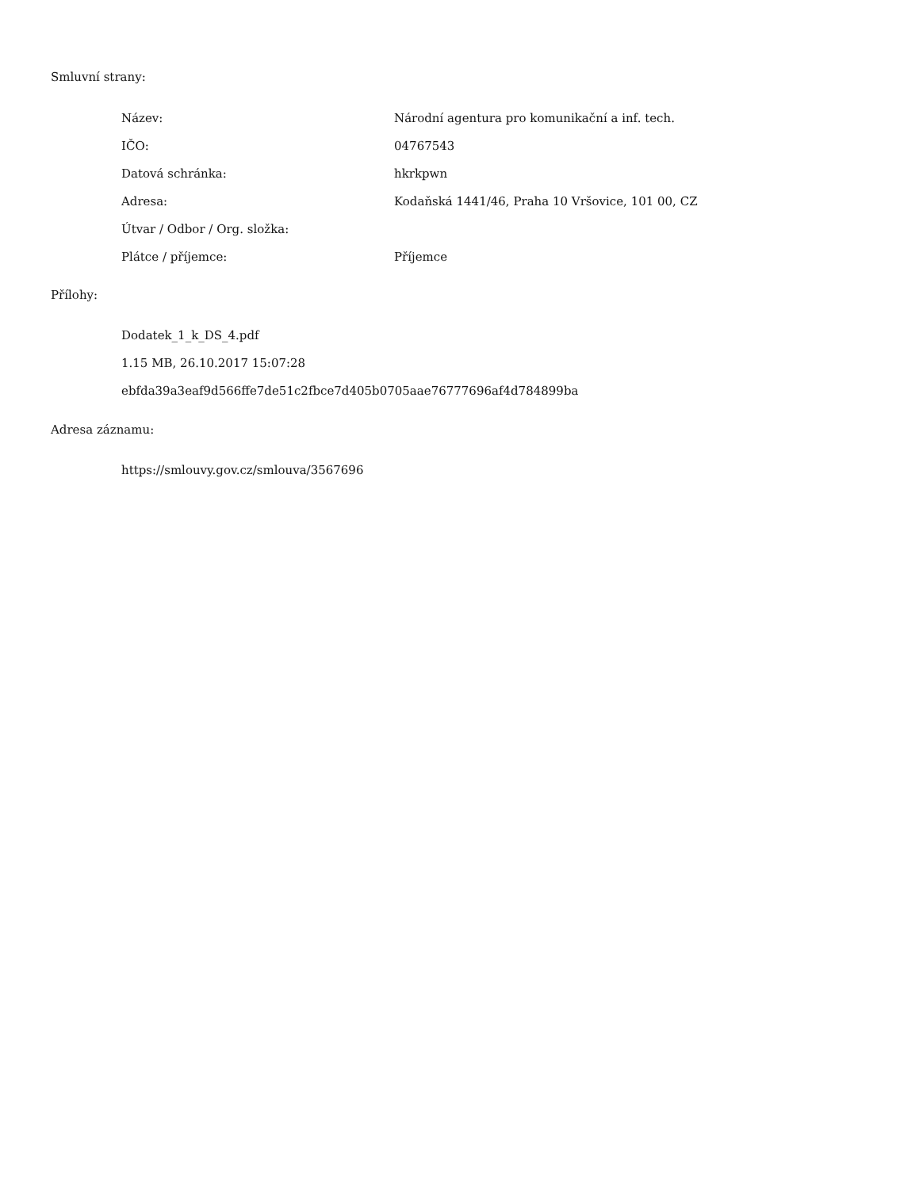Smluvní strany:
| Název: | Národní agentura pro komunikační a inf. tech. |
| IČO: | 04767543 |
| Datová schránka: | hkrkpwn |
| Adresa: | Kodaňská 1441/46, Praha 10 Vršovice, 101 00, CZ |
| Útvar / Odbor / Org. složka: | |
| Plátce / příjemce: | Příjemce |
Přílohy:
Dodatek_1_k_DS_4.pdf
1.15 MB, 26.10.2017 15:07:28
ebfda39a3eaf9d566ffe7de51c2fbce7d405b0705aae76777696af4d784899ba
Adresa záznamu:
https://smlouvy.gov.cz/smlouva/3567696